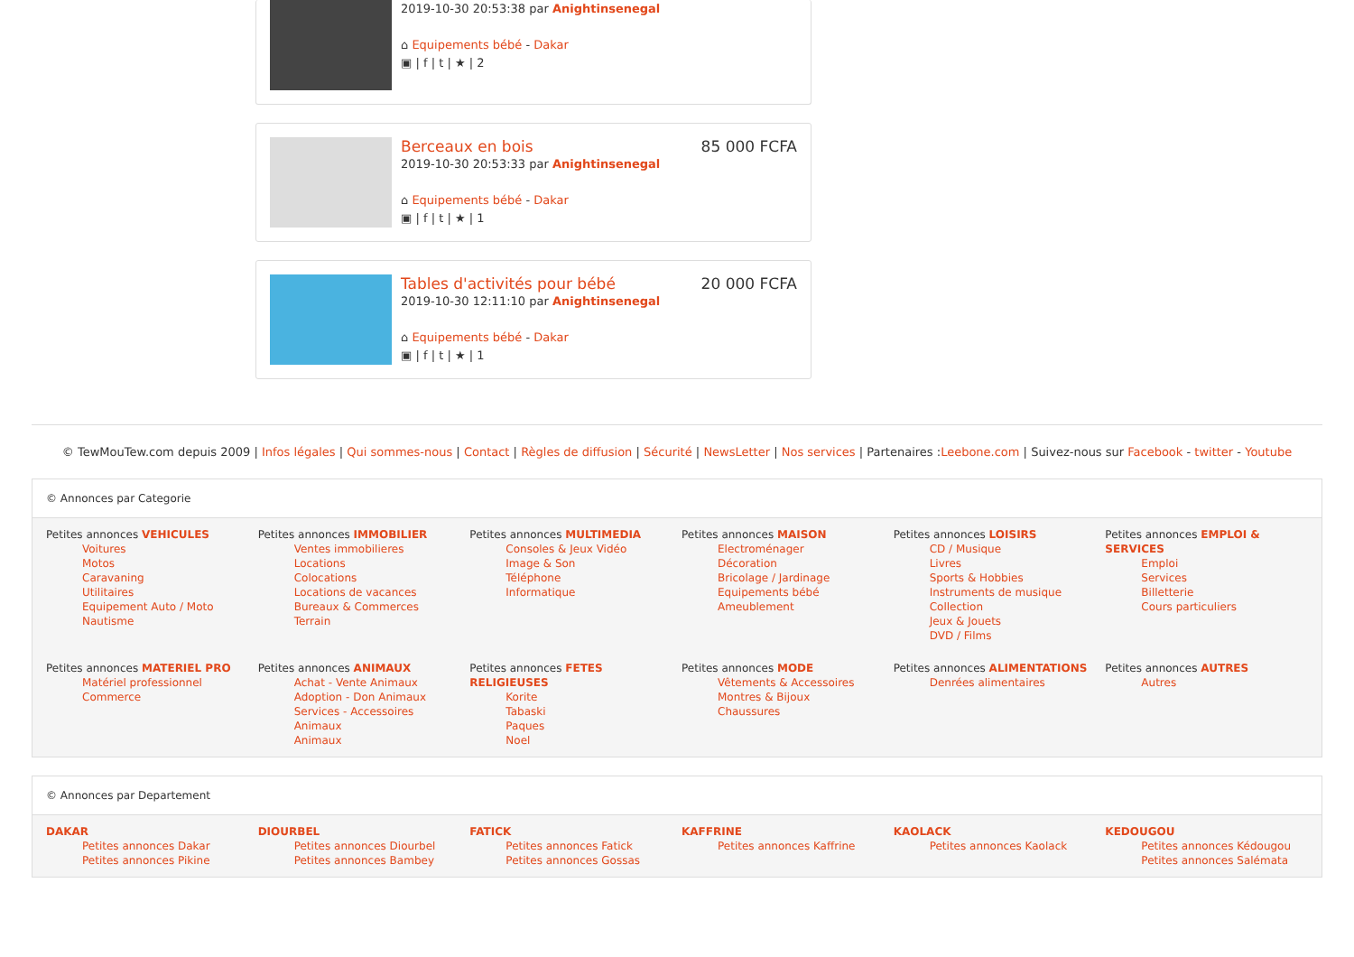2019-10-30 20:53:38 par Anightinsenegal
⌂ Equipements bébé - Dakar
▣ | f | t | ★ | 2
Berceaux en bois 85 000 FCFA
2019-10-30 20:53:33 par Anightinsenegal
⌂ Equipements bébé - Dakar
▣ | f | t | ★ | 1
Tables d'activités pour bébé 20 000 FCFA
2019-10-30 12:11:10 par Anightinsenegal
⌂ Equipements bébé - Dakar
▣ | f | t | ★ | 1
© TewMouTew.com depuis 2009 | Infos légales | Qui sommes-nous | Contact | Règles de diffusion | Sécurité | NewsLetter | Nos services | Partenaires :Leebone.com | Suivez-nous sur Facebook - twitter - Youtube
© Annonces par Categorie
Petites annonces VEHICULES
Voitures
Motos
Caravaning
Utilitaires
Equipement Auto / Moto
Nautisme
Petites annonces IMMOBILIER
Ventes immobilieres
Locations
Colocations
Locations de vacances
Bureaux & Commerces
Terrain
Petites annonces MULTIMEDIA
Consoles & Jeux Vidéo
Image & Son
Téléphone
Informatique
Petites annonces MAISON
Electroménager
Décoration
Bricolage / Jardinage
Equipements bébé
Ameublement
Petites annonces LOISIRS
CD / Musique
Livres
Sports & Hobbies
Instruments de musique
Collection
Jeux & Jouets
DVD / Films
Petites annonces EMPLOI & SERVICES
Emploi
Services
Billetterie
Cours particuliers
Petites annonces MATERIEL PRO
Matériel professionnel
Commerce
Petites annonces ANIMAUX
Achat - Vente Animaux
Adoption - Don Animaux
Services - Accessoires Animaux
Animaux
Petites annonces FETES RELIGIEUSES
Korite
Tabaski
Paques
Noel
Petites annonces MODE
Vêtements & Accessoires
Montres & Bijoux
Chaussures
Petites annonces ALIMENTATIONS
Denrées alimentaires
Petites annonces AUTRES
Autres
© Annonces par Departement
DAKAR
Petites annonces Dakar
Petites annonces Pikine
DIOURBEL
Petites annonces Diourbel
Petites annonces Bambey
FATICK
Petites annonces Fatick
Petites annonces Gossas
KAFFRINE
Petites annonces Kaffrine
KAOLACK
Petites annonces Kaolack
KEDOUGOU
Petites annonces Kédougou
Petites annonces Salémata